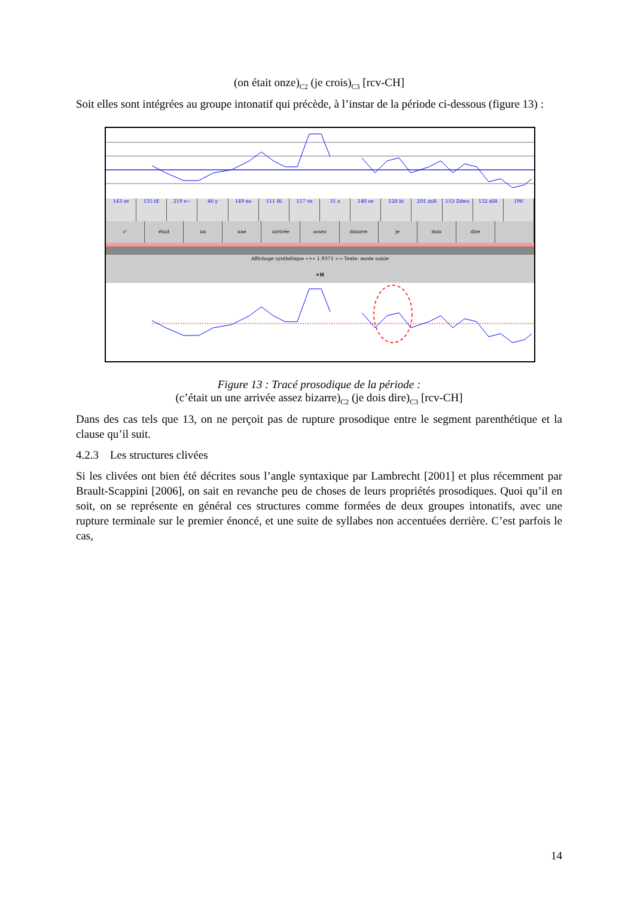(on était onze)<sub>C2</sub> (je crois)<sub>C3</sub> [rcv-CH]
Soit elles sont intégrées au groupe intonatif qui précède, à l’instar de la période ci-dessous (figure 13) :
143 se 135 tE 219 e~ 46 y 149 na 111 Ri 117 ve 31 a 140 se 128 bi 201 zaR 153 Zdwa 132 diR 196
c' était un une arrivée assez bizarre je dois dire
Affichage synthétique «+» 1.9371 »-« Texte: mode saisie
+H
Figure 13 : Tracé prosodique de la période :
(c’était un une arrivée assez bizarre)<sub>C2</sub> (je dois dire)<sub>C3</sub> [rcv-CH]
Dans des cas tels que 13, on ne perçoit pas de rupture prosodique entre le segment parenthétique et la clause qu’il suit.
4.2.3 Les structures clivées
Si les clivées ont bien été décrites sous l’angle syntaxique par Lambrecht [2001] et plus récemment par Brault-Scappini [2006], on sait en revanche peu de choses de leurs propriétés prosodiques. Quoi qu’il en soit, on se représente en général ces structures comme formées de deux groupes intonatifs, avec une rupture terminale sur le premier énoncé, et une suite de syllabes non accentuées derrière. C’est parfois le cas,
14